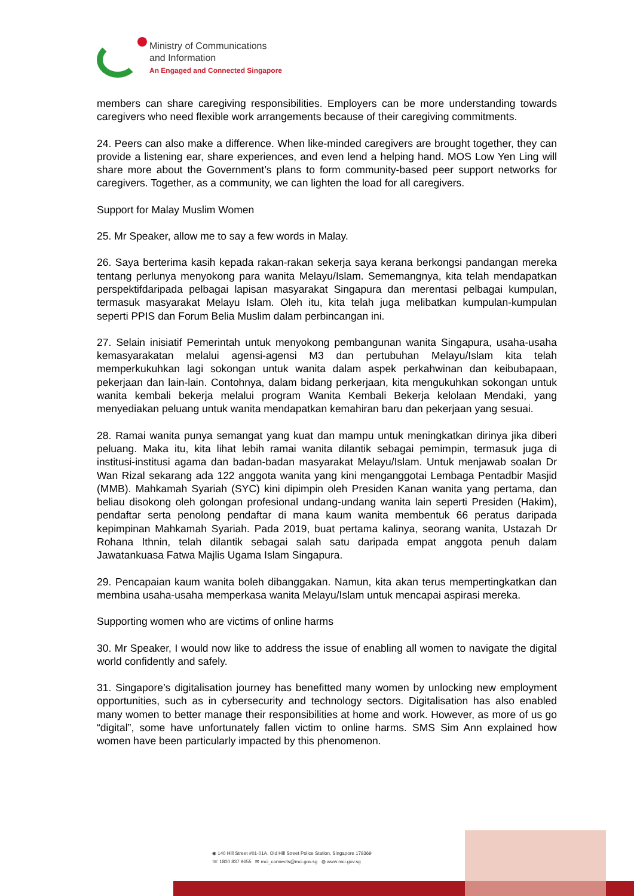Ministry of Communications
and Information
An Engaged and Connected Singapore
members can share caregiving responsibilities. Employers can be more understanding towards caregivers who need flexible work arrangements because of their caregiving commitments.
24. Peers can also make a difference. When like-minded caregivers are brought together, they can provide a listening ear, share experiences, and even lend a helping hand. MOS Low Yen Ling will share more about the Government’s plans to form community-based peer support networks for caregivers. Together, as a community, we can lighten the load for all caregivers.
Support for Malay Muslim Women
25. Mr Speaker, allow me to say a few words in Malay.
26. Saya berterima kasih kepada rakan-rakan sekerja saya kerana berkongsi pandangan mereka tentang perlunya menyokong para wanita Melayu/Islam. Sememangnya, kita telah mendapatkan perspektifdaripada pelbagai lapisan masyarakat Singapura dan merentasi pelbagai kumpulan, termasuk masyarakat Melayu Islam. Oleh itu, kita telah juga melibatkan kumpulan-kumpulan seperti PPIS dan Forum Belia Muslim dalam perbincangan ini.
27. Selain inisiatif Pemerintah untuk menyokong pembangunan wanita Singapura, usaha-usaha kemasyarakatan melalui agensi-agensi M3 dan pertubuhan Melayu/Islam kita telah memperkukuhkan lagi sokongan untuk wanita dalam aspek perkahwinan dan keibubapaan, pekerjaan dan lain-lain. Contohnya, dalam bidang perkerjaan, kita mengukuhkan sokongan untuk wanita kembali bekerja melalui program Wanita Kembali Bekerja kelolaan Mendaki, yang menyediakan peluang untuk wanita mendapatkan kemahiran baru dan pekerjaan yang sesuai.
28. Ramai wanita punya semangat yang kuat dan mampu untuk meningkatkan dirinya jika diberi peluang. Maka itu, kita lihat lebih ramai wanita dilantik sebagai pemimpin, termasuk juga di institusi-institusi agama dan badan-badan masyarakat Melayu/Islam. Untuk menjawab soalan Dr Wan Rizal sekarang ada 122 anggota wanita yang kini menganggotai Lembaga Pentadbir Masjid (MMB). Mahkamah Syariah (SYC) kini dipimpin oleh Presiden Kanan wanita yang pertama, dan beliau disokong oleh golongan profesional undang-undang wanita lain seperti Presiden (Hakim), pendaftar serta penolong pendaftar di mana kaum wanita membentuk 66 peratus daripada kepimpinan Mahkamah Syariah. Pada 2019, buat pertama kalinya, seorang wanita, Ustazah Dr Rohana Ithnin, telah dilantik sebagai salah satu daripada empat anggota penuh dalam Jawatankuasa Fatwa Majlis Ugama Islam Singapura.
29. Pencapaian kaum wanita boleh dibanggakan. Namun, kita akan terus mempertingkatkan dan membina usaha-usaha memperkasa wanita Melayu/Islam untuk mencapai aspirasi mereka.
Supporting women who are victims of online harms
30. Mr Speaker, I would now like to address the issue of enabling all women to navigate the digital world confidently and safely.
31. Singapore’s digitalisation journey has benefitted many women by unlocking new employment opportunities, such as in cybersecurity and technology sectors. Digitalisation has also enabled many women to better manage their responsibilities at home and work. However, as more of us go “digital”, some have unfortunately fallen victim to online harms. SMS Sim Ann explained how women have been particularly impacted by this phenomenon.
◉ 140 Hill Street #01-01A, Old Hill Street Police Station, Singapore 179369
☏ 1800 837 9655 ✉ mci_connects@mci.gov.sg ◍ www.mci.gov.sg